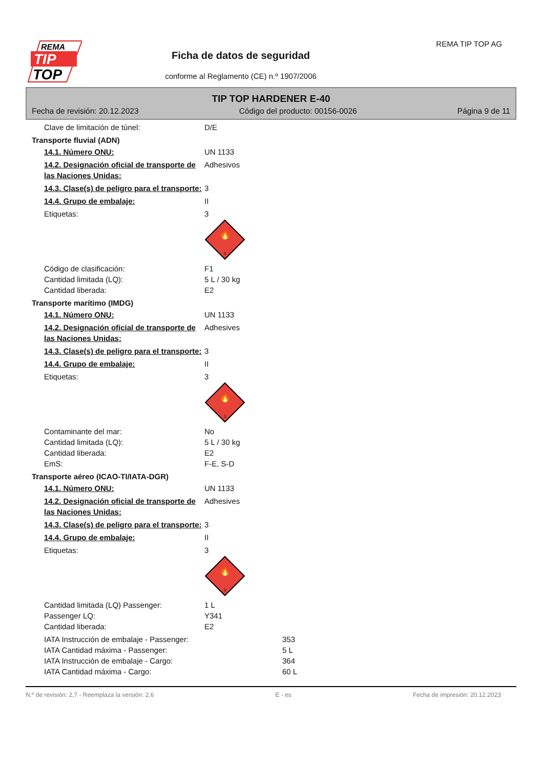REMA
TIP
TOP
Ficha de datos de seguridad
conforme al Reglamento (CE) n.º 1907/2006
REMA TIP TOP AG
TIP TOP HARDENER E-40
Fecha de revisión: 20.12.2023 Código del producto: 00156-0026 Página 9 de 11
Clave de limitación de túnel: D/E
Transporte fluvial (ADN)
14.1. Número ONU: UN 1133
14.2. Designación oficial de transporte de las Naciones Unidas:
Adhesivos
14.3. Clase(s) de peligro para el transporte:
3
14.4. Grupo de embalaje: II
Etiquetas: 3
🔥
3
Código de clasificación: F1
Cantidad limitada (LQ): 5 L / 30 kg
Cantidad liberada: E2
Transporte marítimo (IMDG)
14.1. Número ONU: UN 1133
14.2. Designación oficial de transporte de las Naciones Unidas:
Adhesives
14.3. Clase(s) de peligro para el transporte:
3
14.4. Grupo de embalaje: II
Etiquetas: 3
🔥
3
Contaminante del mar: No
Cantidad limitada (LQ): 5 L / 30 kg
Cantidad liberada: E2
EmS: F-E, S-D
Transporte aéreo (ICAO-TI/IATA-DGR)
14.1. Número ONU: UN 1133
14.2. Designación oficial de transporte de las Naciones Unidas:
Adhesives
14.3. Clase(s) de peligro para el transporte:
3
14.4. Grupo de embalaje: II
Etiquetas: 3
🔥
3
Cantidad limitada (LQ) Passenger: 1 L
Passenger LQ: Y341
Cantidad liberada: E2
IATA Instrucción de embalaje - Passenger: 353
IATA Cantidad máxima - Passenger: 5 L
IATA Instrucción de embalaje - Cargo: 364
IATA Cantidad máxima - Cargo: 60 L
N.º de revisión: 2,7 - Reemplaza la versión: 2,6 E - es Fecha de impresión: 20.12.2023